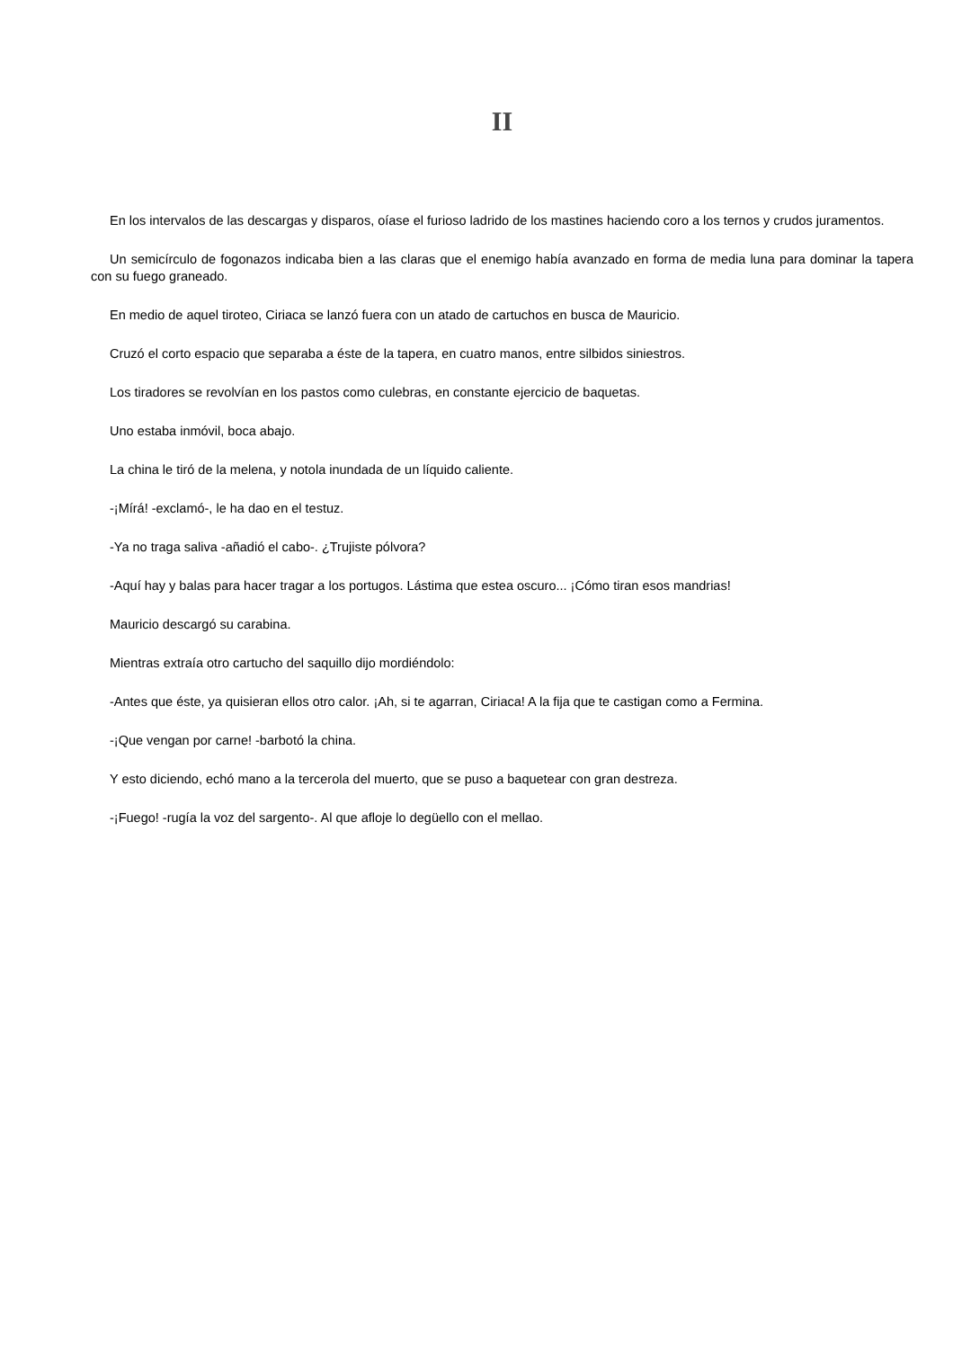II
En los intervalos de las descargas y disparos, oíase el furioso ladrido de los mastines haciendo coro a los ternos y crudos juramentos.
Un semicírculo de fogonazos indicaba bien a las claras que el enemigo había avanzado en forma de media luna para dominar la tapera con su fuego graneado.
En medio de aquel tiroteo, Ciriaca se lanzó fuera con un atado de cartuchos en busca de Mauricio.
Cruzó el corto espacio que separaba a éste de la tapera, en cuatro manos, entre silbidos siniestros.
Los tiradores se revolvían en los pastos como culebras, en constante ejercicio de baquetas.
Uno estaba inmóvil, boca abajo.
La china le tiró de la melena, y notola inundada de un líquido caliente.
-¡Mírá! -exclamó-, le ha dao en el testuz.
-Ya no traga saliva -añadió el cabo-. ¿Trujiste pólvora?
-Aquí hay y balas para hacer tragar a los portugos. Lástima que estea oscuro... ¡Cómo tiran esos mandrias!
Mauricio descargó su carabina.
Mientras extraía otro cartucho del saquillo dijo mordiéndolo:
-Antes que éste, ya quisieran ellos otro calor. ¡Ah, si te agarran, Ciriaca! A la fija que te castigan como a Fermina.
-¡Que vengan por carne! -barbotó la china.
Y esto diciendo, echó mano a la tercerola del muerto, que se puso a baquetear con gran destreza.
-¡Fuego! -rugía la voz del sargento-. Al que afloje lo degüello con el mellao.